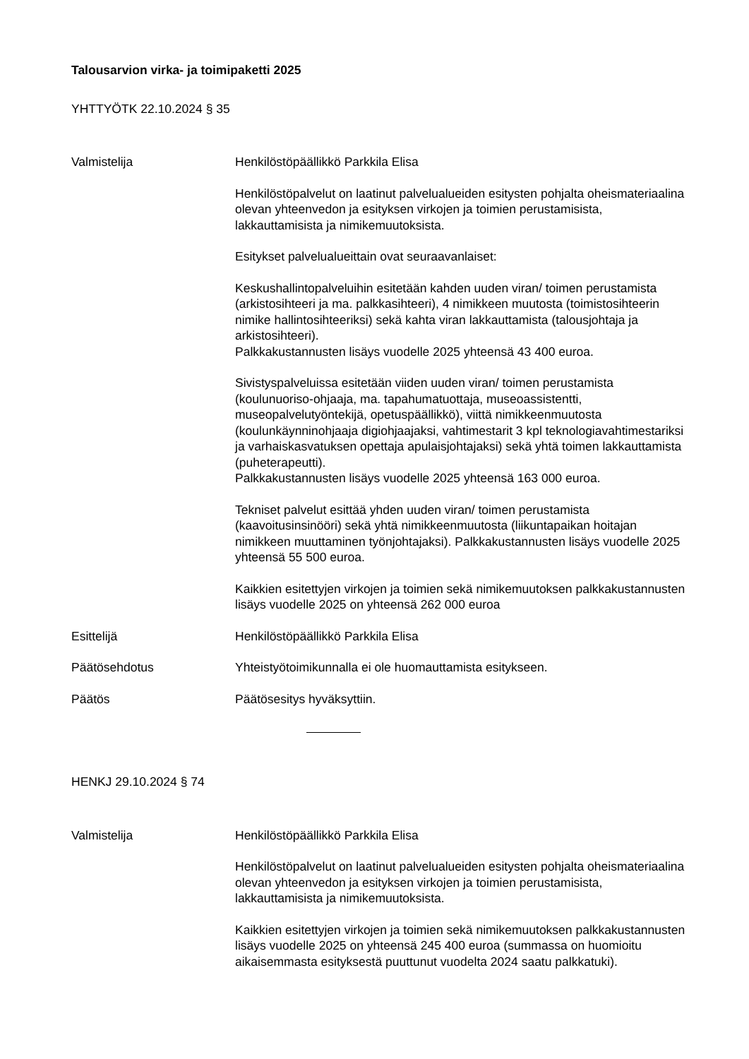Talousarvion virka- ja toimipaketti 2025
YHTTYÖTK 22.10.2024 § 35
Valmistelija Henkilöstöpäällikkö Parkkila Elisa
Henkilöstöpalvelut on laatinut palvelualueiden esitysten pohjalta oheismateriaalina olevan yhteenvedon ja esityksen virkojen ja toimien perustamisista, lakkauttamisista ja nimikemuutoksista.
Esitykset palvelualueittain ovat seuraavanlaiset:
Keskushallintopalveluihin esitetään kahden uuden viran/ toimen perustamista (arkistosihteeri ja ma. palkkasihteeri), 4 nimikkeen muutosta (toimistosihteerin nimike hallintosihteeriksi) sekä kahta viran lakkauttamista (talousjohtaja ja arkistosihteeri).
Palkkakustannusten lisäys vuodelle 2025 yhteensä 43 400 euroa.
Sivistyspalveluissa esitetään viiden uuden viran/ toimen perustamista (koulunuoriso-ohjaaja, ma. tapahumatuottaja, museoassistentti, museopalvelutyöntekijä, opetuspäällikkö), viittä nimikkeenmuutosta (koulunkäynninohjaaja digiohjaajaksi, vahtimestarit 3 kpl teknologiavahtimestariksi ja varhaiskasvatuksen opettaja apulaisjohtajaksi) sekä yhtä toimen lakkauttamista (puheterapeutti).
Palkkakustannusten lisäys vuodelle 2025 yhteensä 163 000 euroa.
Tekniset palvelut esittää yhden uuden viran/ toimen perustamista (kaavoitusinsinööri) sekä yhtä nimikkeenmuutosta (liikuntapaikan hoitajan nimikkeen muuttaminen työnjohtajaksi). Palkkakustannusten lisäys vuodelle 2025 yhteensä 55 500 euroa.
Kaikkien esitettyjen virkojen ja toimien sekä nimikemuutoksen palkkakustannusten lisäys vuodelle 2025 on yhteensä 262 000 euroa
Esittelijä Henkilöstöpäällikkö Parkkila Elisa
Päätösehdotus Yhteistyötoimikunnalla ei ole huomauttamista esitykseen.
Päätös Päätösesitys hyväksyttiin.
HENKJ 29.10.2024 § 74
Valmistelija Henkilöstöpäällikkö Parkkila Elisa
Henkilöstöpalvelut on laatinut palvelualueiden esitysten pohjalta oheismateriaalina olevan yhteenvedon ja esityksen virkojen ja toimien perustamisista, lakkauttamisista ja nimikemuutoksista.
Kaikkien esitettyjen virkojen ja toimien sekä nimikemuutoksen palkkakustannusten lisäys vuodelle 2025 on yhteensä 245 400 euroa (summassa on huomioitu aikaisemmasta esityksestä puuttunut vuodelta 2024 saatu palkkatuki).